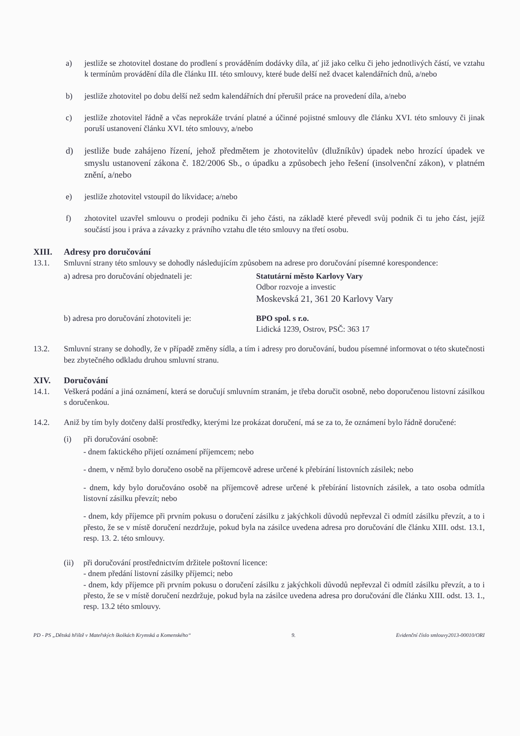a) jestliže se zhotovitel dostane do prodlení s prováděním dodávky díla, ať již jako celku či jeho jednotlivých částí, ve vztahu k termínům provádění díla dle článku III. této smlouvy, které bude delší než dvacet kalendářních dnů, a/nebo
b) jestliže zhotovitel po dobu delší než sedm kalendářních dní přerušil práce na provedení díla, a/nebo
c) jestliže zhotovitel řádně a včas neprokáže trvání platné a účinné pojistné smlouvy dle článku XVI. této smlouvy či jinak poruší ustanovení článku XVI. této smlouvy, a/nebo
d) jestliže bude zahájeno řízení, jehož předmětem je zhotovitelův (dlužníkův) úpadek nebo hrozící úpadek ve smyslu ustanovení zákona č. 182/2006 Sb., o úpadku a způsobech jeho řešení (insolvenční zákon), v platném znění, a/nebo
e) jestliže zhotovitel vstoupil do likvidace; a/nebo
f) zhotovitel uzavřel smlouvu o prodeji podniku či jeho části, na základě které převedl svůj podnik či tu jeho část, jejíž součástí jsou i práva a závazky z právního vztahu dle této smlouvy na třetí osobu.
XIII. Adresy pro doručování
13.1. Smluvní strany této smlouvy se dohodly následujícím způsobem na adrese pro doručování písemné korespondence:
a) adresa pro doručování objednateli je: Statutární město Karlovy Vary
Odbor rozvoje a investic
Moskevská 21, 361 20 Karlovy Vary
b) adresa pro doručování zhotoviteli je: BPO spol. s r.o.
Lidická 1239, Ostrov, PSČ: 363 17
13.2. Smluvní strany se dohodly, že v případě změny sídla, a tím i adresy pro doručování, budou písemné informovat o této skutečnosti bez zbytečného odkladu druhou smluvní stranu.
XIV. Doručování
14.1. Veškerá podání a jiná oznámení, která se doručují smluvním stranám, je třeba doručit osobně, nebo doporučenou listovní zásilkou s doručenkou.
14.2. Aniž by tím byly dotčeny další prostředky, kterými lze prokázat doručení, má se za to, že oznámení bylo řádně doručené:
(i) při doručování osobně:
- dnem faktického přijetí oznámení příjemcem; nebo
- dnem, v němž bylo doručeno osobě na příjemcově adrese určené k přebírání listovních zásilek; nebo
- dnem, kdy bylo doručováno osobě na příjemcově adrese určené k přebírání listovních zásilek, a tato osoba odmítla listovní zásilku převzít; nebo
- dnem, kdy příjemce při prvním pokusu o doručení zásilku z jakýchkoli důvodů nepřevzal či odmítl zásilku převzít, a to i přesto, že se v místě doručení nezdržuje, pokud byla na zásilce uvedena adresa pro doručování dle článku XIII. odst. 13.1, resp. 13. 2. této smlouvy.
(ii) při doručování prostřednictvím držitele poštovní licence:
- dnem předání listovní zásilky příjemci; nebo
- dnem, kdy příjemce při prvním pokusu o doručení zásilku z jakýchkoli důvodů nepřevzal či odmítl zásilku převzít, a to i přesto, že se v místě doručení nezdržuje, pokud byla na zásilce uvedena adresa pro doručování dle článku XIII. odst. 13. 1., resp. 13.2 této smlouvy.
PD - PS „Dětská hřiště v Mateřských školkách Krymská a Komenského“9. Evidenční číslo smlouvy2013-00010/ORI